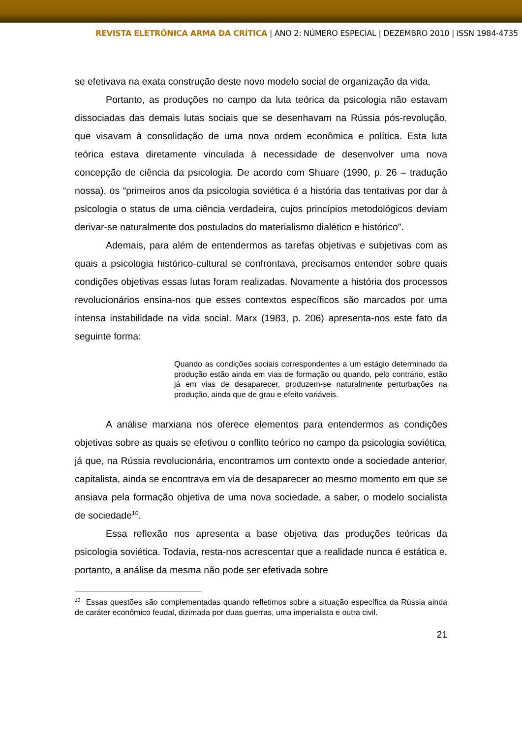REVISTA ELETRÔNICA ARMA DA CRÍTICA | ANO 2: NÚMERO ESPECIAL | DEZEMBRO 2010 | ISSN 1984-4735
se efetivava na exata construção deste novo modelo social de organização da vida.
Portanto, as produções no campo da luta teórica da psicologia não estavam dissociadas das demais lutas sociais que se desenhavam na Rússia pós-revolução, que visavam à consolidação de uma nova ordem econômica e política. Esta luta teórica estava diretamente vinculada à necessidade de desenvolver uma nova concepção de ciência da psicologia. De acordo com Shuare (1990, p. 26 – tradução nossa), os “primeiros anos da psicologia soviética é a história das tentativas por dar à psicologia o status de uma ciência verdadeira, cujos princípios metodológicos deviam derivar-se naturalmente dos postulados do materialismo dialético e histórico”.
Ademais, para além de entendermos as tarefas objetivas e subjetivas com as quais a psicologia histórico-cultural se confrontava, precisamos entender sobre quais condições objetivas essas lutas foram realizadas. Novamente a história dos processos revolucionários ensina-nos que esses contextos específicos são marcados por uma intensa instabilidade na vida social. Marx (1983, p. 206) apresenta-nos este fato da seguinte forma:
Quando as condições sociais correspondentes a um estágio determinado da produção estão ainda em vias de formação ou quando, pelo contrário, estão já em vias de desaparecer, produzem-se naturalmente perturbações na produção, ainda que de grau e efeito variáveis.
A análise marxiana nos oferece elementos para entendermos as condições objetivas sobre as quais se efetivou o conflito teórico no campo da psicologia soviética, já que, na Rússia revolucionária, encontramos um contexto onde a sociedade anterior, capitalista, ainda se encontrava em via de desaparecer ao mesmo momento em que se ansiava pela formação objetiva de uma nova sociedade, a saber, o modelo socialista de sociedade<sup>10</sup>.
Essa reflexão nos apresenta a base objetiva das produções teóricas da psicologia soviética. Todavia, resta-nos acrescentar que a realidade nunca é estática e, portanto, a análise da mesma não pode ser efetivada sobre
<sup>10</sup> Essas questões são complementadas quando refletimos sobre a situação específica da Rússia ainda de caráter econômico feudal, dizimada por duas guerras, uma imperialista e outra civil.
21